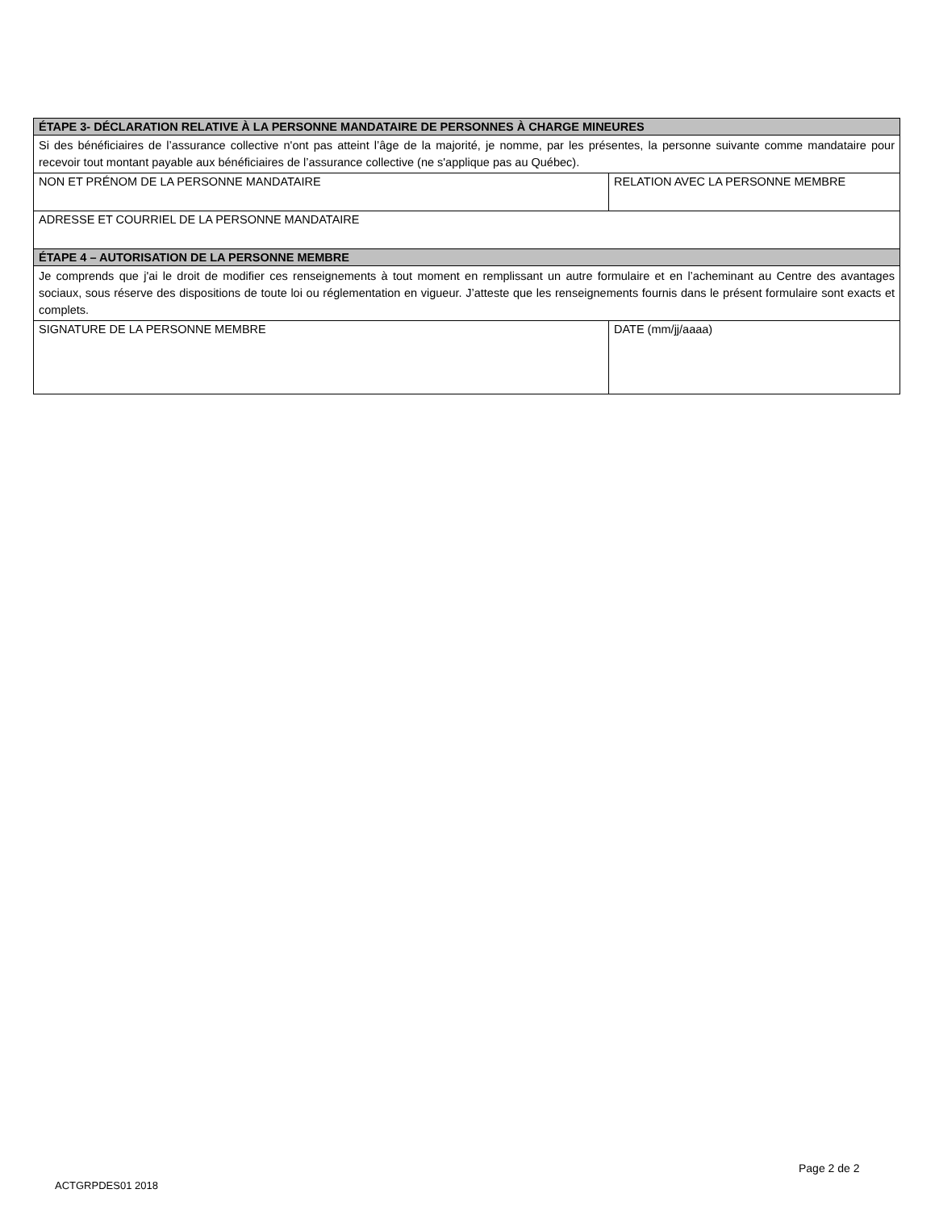| ÉTAPE 3- DÉCLARATION RELATIVE À LA PERSONNE MANDATAIRE DE PERSONNES À CHARGE MINEURES | |
| --- | --- |
| Si des bénéficiaires de l’assurance collective n'ont pas atteint l’âge de la majorité, je nomme, par les présentes, la personne suivante comme mandataire pour recevoir tout montant payable aux bénéficiaires de l’assurance collective (ne s'applique pas au Québec). | |
| NON ET PRÉNOM DE LA PERSONNE MANDATAIRE | RELATION AVEC LA PERSONNE MEMBRE |
| ADRESSE ET COURRIEL DE LA PERSONNE MANDATAIRE | |
| ÉTAPE 4 – AUTORISATION DE LA PERSONNE MEMBRE | |
| Je comprends que j'ai le droit de modifier ces renseignements à tout moment en remplissant un autre formulaire et en l’acheminant au Centre des avantages sociaux, sous réserve des dispositions de toute loi ou réglementation en vigueur. J’atteste que les renseignements fournis dans le présent formulaire sont exacts et complets. | |
| SIGNATURE DE LA PERSONNE MEMBRE | DATE (mm/jj/aaaa) |
Page 2 de 2
ACTGRPDES01 2018